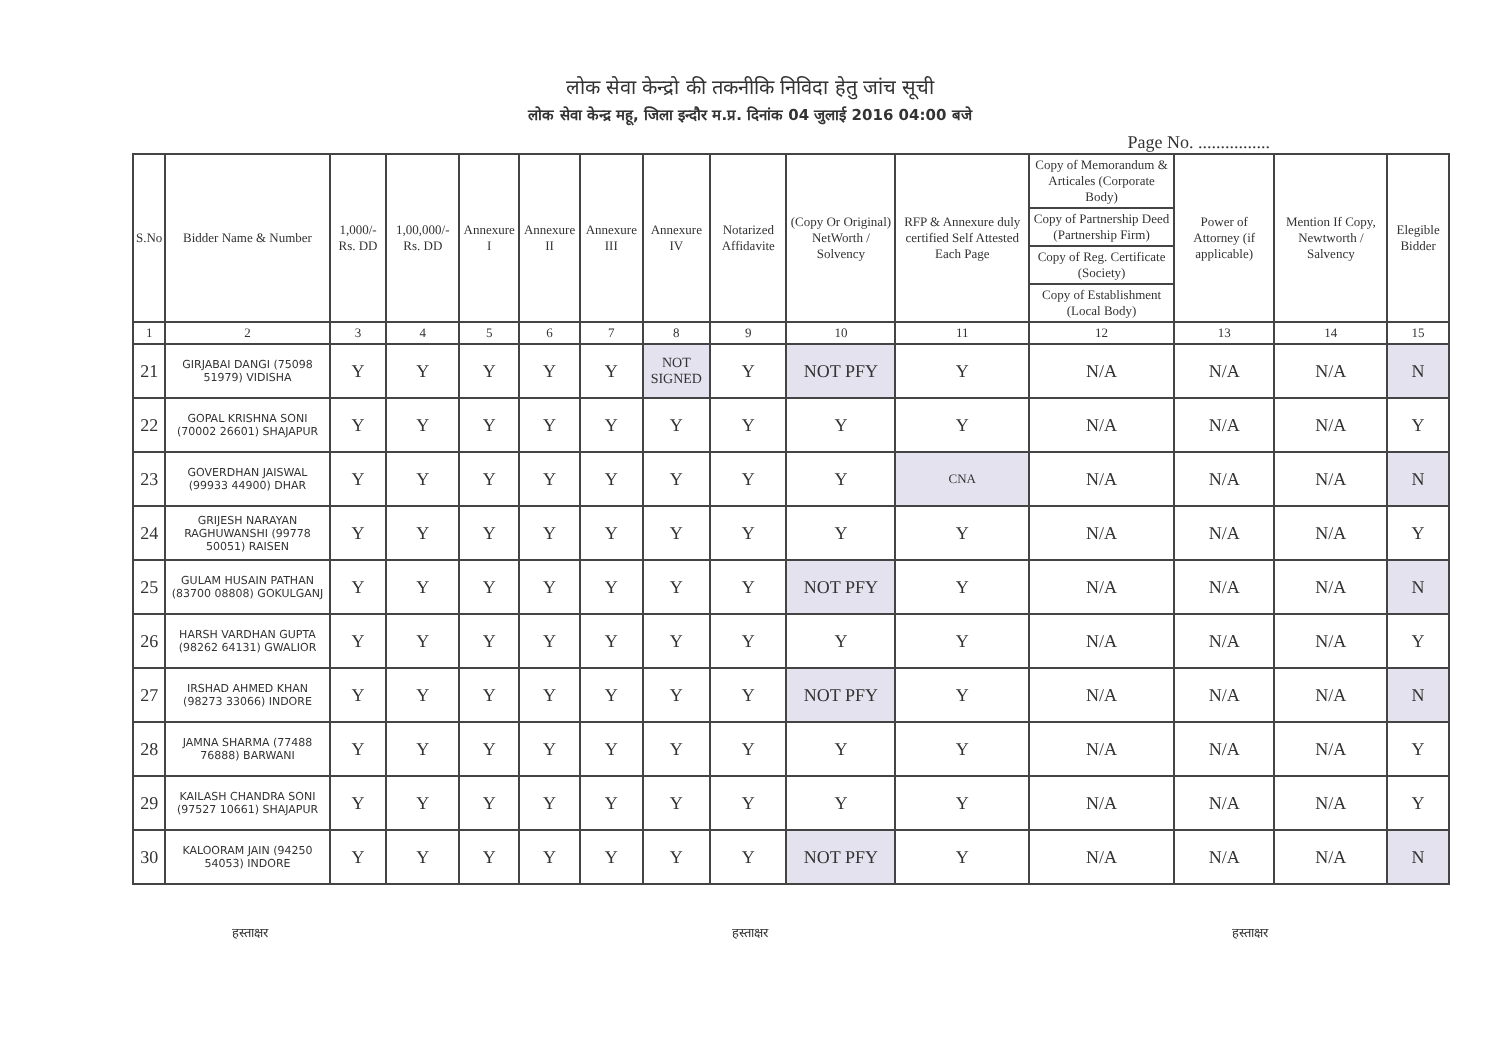लोक सेवा केन्द्रो की तकनीकि निविदा हेतु जांच सूची
लोक सेवा केन्द्र महू, जिला इन्दौर म.प्र. दिनांक 04 जुलाई 2016 04:00 बजे
Page No. ................
| S.No | Bidder Name & Number | 1,000/- Rs. DD | 1,00,000/- Rs. DD | Annexure I | Annexure II | Annexure III | Annexure IV | Notarized Affidavite | (Copy Or Original) NetWorth / Solvency | RFP & Annexure duly certified Self Attested Each Page | Copy of Memorandum & Articales (Corporate Body) | Power of Attorney (if applicable) | Mention If Copy, Newtworth / Salvency | Elegible Bidder |
| --- | --- | --- | --- | --- | --- | --- | --- | --- | --- | --- | --- | --- | --- | --- |
| | | | | | | | | | | | Copy of Partnership Deed (Partnership Firm) | | | |
| | | | | | | | | | | | Copy of Reg. Certificate (Society) | | | |
| | | | | | | | | | | | Copy of Establishment (Local Body) | | | |
| 1 | 2 | 3 | 4 | 5 | 6 | 7 | 8 | 9 | 10 | 11 | 12 | 13 | 14 | 15 |
| 21 | GIRJABAI DANGI (75098 51979) VIDISHA | Y | Y | Y | Y | Y | NOT SIGNED | Y | NOT PFY | Y | N/A | N/A | N/A | N |
| 22 | GOPAL KRISHNA SONI (70002 26601) SHAJAPUR | Y | Y | Y | Y | Y | Y | Y | Y | Y | N/A | N/A | N/A | Y |
| 23 | GOVERDHAN JAISWAL (99933 44900) DHAR | Y | Y | Y | Y | Y | Y | Y | Y | CNA | N/A | N/A | N/A | N |
| 24 | GRIJESH NARAYAN RAGHUWANSHI (99778 50051) RAISEN | Y | Y | Y | Y | Y | Y | Y | Y | Y | N/A | N/A | N/A | Y |
| 25 | GULAM HUSAIN PATHAN (83700 08808) GOKULGANJ | Y | Y | Y | Y | Y | Y | Y | NOT PFY | Y | N/A | N/A | N/A | N |
| 26 | HARSH VARDHAN GUPTA (98262 64131) GWALIOR | Y | Y | Y | Y | Y | Y | Y | Y | Y | N/A | N/A | N/A | Y |
| 27 | IRSHAD AHMED KHAN (98273 33066) INDORE | Y | Y | Y | Y | Y | Y | Y | NOT PFY | Y | N/A | N/A | N/A | N |
| 28 | JAMNA SHARMA (77488 76888) BARWANI | Y | Y | Y | Y | Y | Y | Y | Y | Y | N/A | N/A | N/A | Y |
| 29 | KAILASH CHANDRA SONI (97527 10661) SHAJAPUR | Y | Y | Y | Y | Y | Y | Y | Y | Y | N/A | N/A | N/A | Y |
| 30 | KALOORAM JAIN (94250 54053) INDORE | Y | Y | Y | Y | Y | Y | Y | NOT PFY | Y | N/A | N/A | N/A | N |
हस्ताक्षर हस्ताक्षर हस्ताक्षर